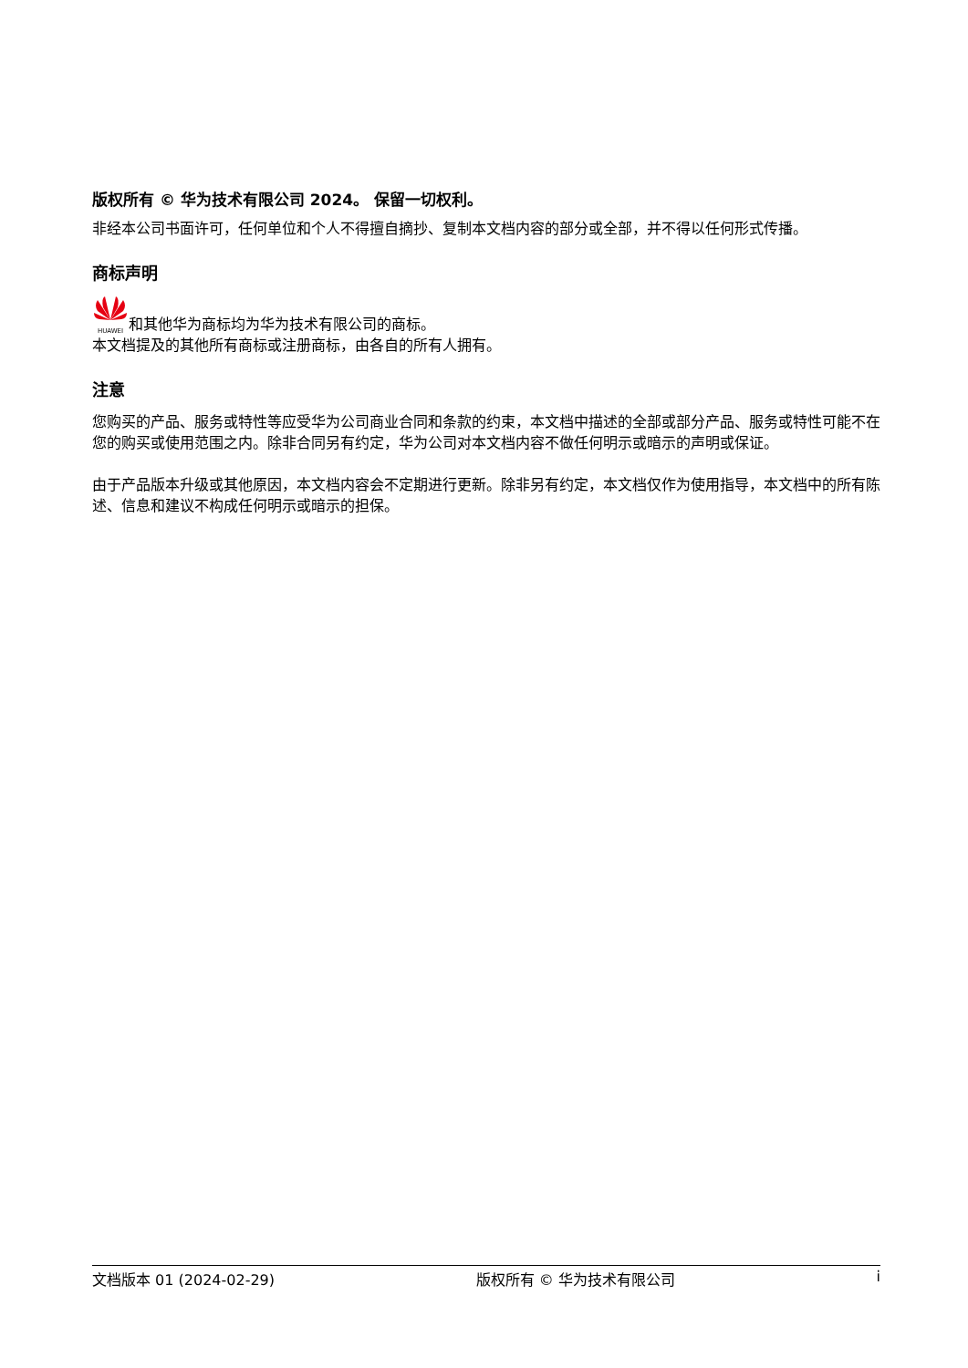版权所有 © 华为技术有限公司 2024。 保留一切权利。
非经本公司书面许可，任何单位和个人不得擅自摘抄、复制本文档内容的部分或全部，并不得以任何形式传播。
商标声明
HUAWEI 和其他华为商标均为华为技术有限公司的商标。
本文档提及的其他所有商标或注册商标，由各自的所有人拥有。
注意
您购买的产品、服务或特性等应受华为公司商业合同和条款的约束，本文档中描述的全部或部分产品、服务或特性可能不在您的购买或使用范围之内。除非合同另有约定，华为公司对本文档内容不做任何明示或暗示的声明或保证。
由于产品版本升级或其他原因，本文档内容会不定期进行更新。除非另有约定，本文档仅作为使用指导，本文档中的所有陈述、信息和建议不构成任何明示或暗示的担保。
文档版本 01 (2024-02-29) 版权所有 © 华为技术有限公司 i